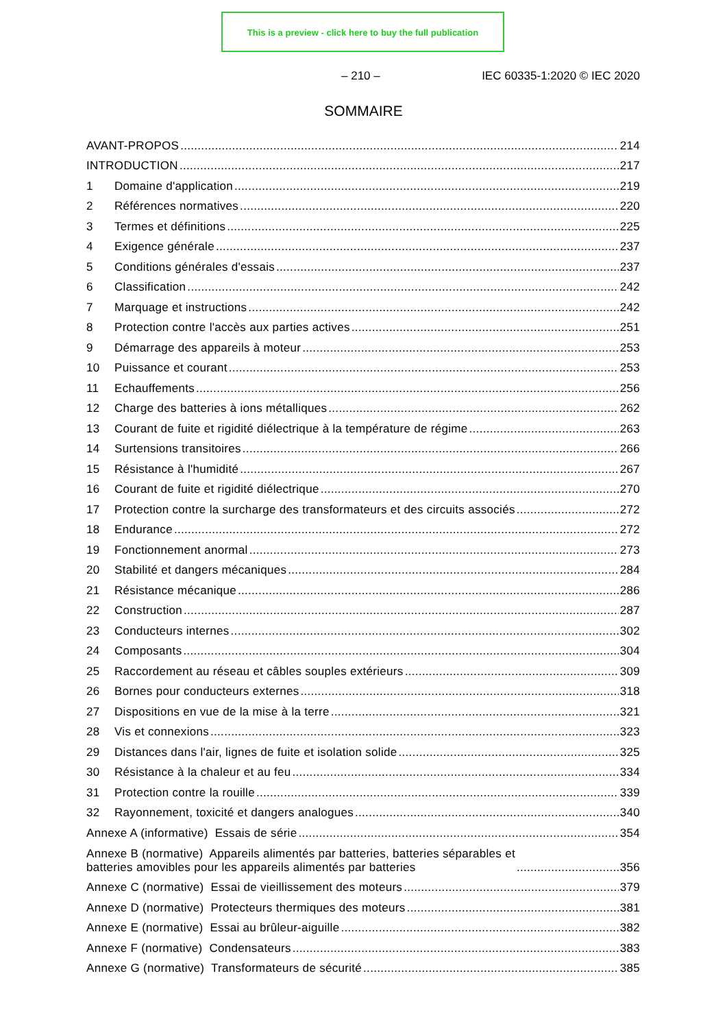This is a preview - click here to buy the full publication
– 210 – IEC 60335-1:2020 © IEC 2020
SOMMAIRE
AVANT-PROPOS 214
INTRODUCTION 217
1 Domaine d'application 219
2 Références normatives 220
3 Termes et définitions 225
4 Exigence générale 237
5 Conditions générales d'essais 237
6 Classification 242
7 Marquage et instructions 242
8 Protection contre l'accès aux parties actives 251
9 Démarrage des appareils à moteur 253
10 Puissance et courant 253
11 Echauffements 256
12 Charge des batteries à ions métalliques 262
13 Courant de fuite et rigidité diélectrique à la température de régime 263
14 Surtensions transitoires 266
15 Résistance à l'humidité 267
16 Courant de fuite et rigidité diélectrique 270
17 Protection contre la surcharge des transformateurs et des circuits associés 272
18 Endurance 272
19 Fonctionnement anormal 273
20 Stabilité et dangers mécaniques 284
21 Résistance mécanique 286
22 Construction 287
23 Conducteurs internes 302
24 Composants 304
25 Raccordement au réseau et câbles souples extérieurs 309
26 Bornes pour conducteurs externes 318
27 Dispositions en vue de la mise à la terre 321
28 Vis et connexions 323
29 Distances dans l'air, lignes de fuite et isolation solide 325
30 Résistance à la chaleur et au feu 334
31 Protection contre la rouille 339
32 Rayonnement, toxicité et dangers analogues 340
Annexe A (informative) Essais de série 354
Annexe B (normative) Appareils alimentés par batteries, batteries séparables et
batteries amovibles pour les appareils alimentés par batteries 356
Annexe C (normative) Essai de vieillissement des moteurs 379
Annexe D (normative) Protecteurs thermiques des moteurs 381
Annexe E (normative) Essai au brûleur-aiguille 382
Annexe F (normative) Condensateurs 383
Annexe G (normative) Transformateurs de sécurité 385